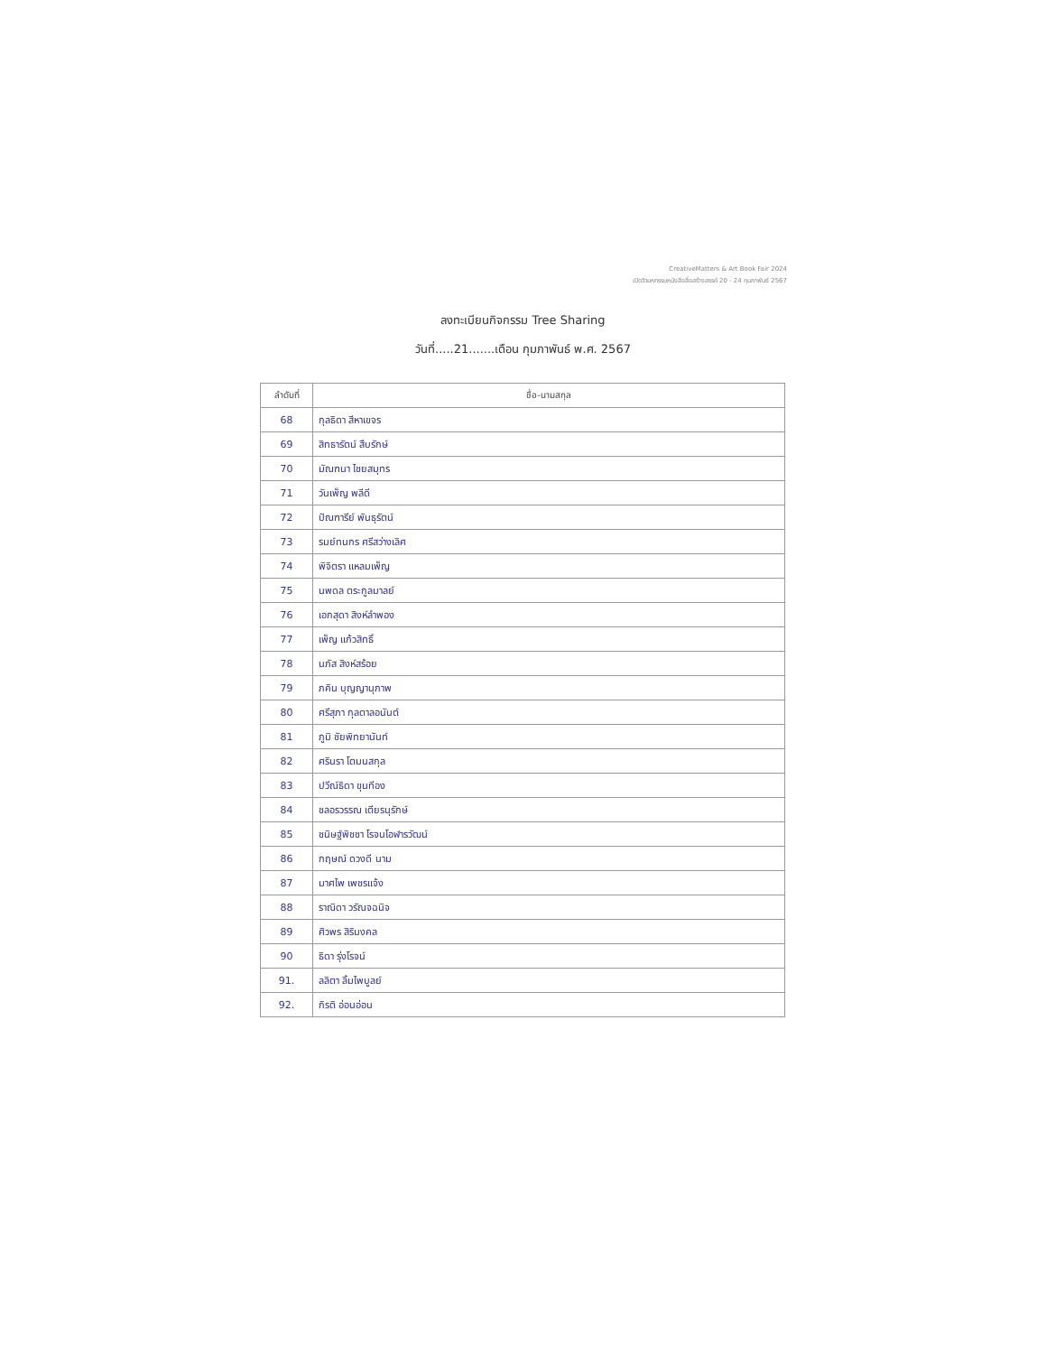CreativeMatters & Art Book Fair 2024
เปิดวิวมหกรรมหนังสือสื่อสร้างสรรค์ 20 - 24 กุมภาพันธ์ 2567
ลงทะเบียนกิจกรรม Tree Sharing
วันที่.....21.......เดือน กุมภาพันธ์ พ.ศ. 2567
| ลำดับที่ | ชื่อ-นามสกุล |
| --- | --- |
| 68 | กุลธิดา สีหาเขจร |
| 69 | สิทธารัตน์ สืบรักษ์ |
| 70 | มัณฑนา ไชยสมุทร |
| 71 | วันเพ็ญ พลีดี |
| 72 | ปัณฑารีย์ พันธุรัตน์ |
| 73 | รมย์ทนกร ศรีสว่างเลิศ |
| 74 | พิจิตรา แหลมเพ็ญ |
| 75 | นพดล ตระกูลมาลย์ |
| 76 | เอกสุดา สิงห์ลำพอง |
| 77 | เพ็ญ แก้วสิทธิ์ |
| 78 | นภัส สิงห์สร้อย |
| 79 | ภคิน บุญญานุภาพ |
| 80 | ศรีสุภา กุลตาลอนันต์ |
| 81 | ภูมิ ชัยพิทยานันท์ |
| 82 | ศรินรา โตมนสกุล |
| 83 | ปวีณ์ธิดา ขุนทีอง |
| 84 | ชลอรวรรณ เตียรนุรักษ์ |
| 85 | ชนิษฐ์พิชชา โรจนโอฬารวัฒน์ |
| 86 | กฤษณ์ ดวงดี นาม |
| 87 | มาศไพ เพชรแจ้ง |
| 88 | ราณิดา วรัณจฉนิจ |
| 89 | ศิวพร สิริมงคล |
| 90 | ธิดา รุ่งโรจน์ |
| 91. | ลลิตา ลิ้มไพบูลย์ |
| 92. | กิรติ อ่อนอ่อน |